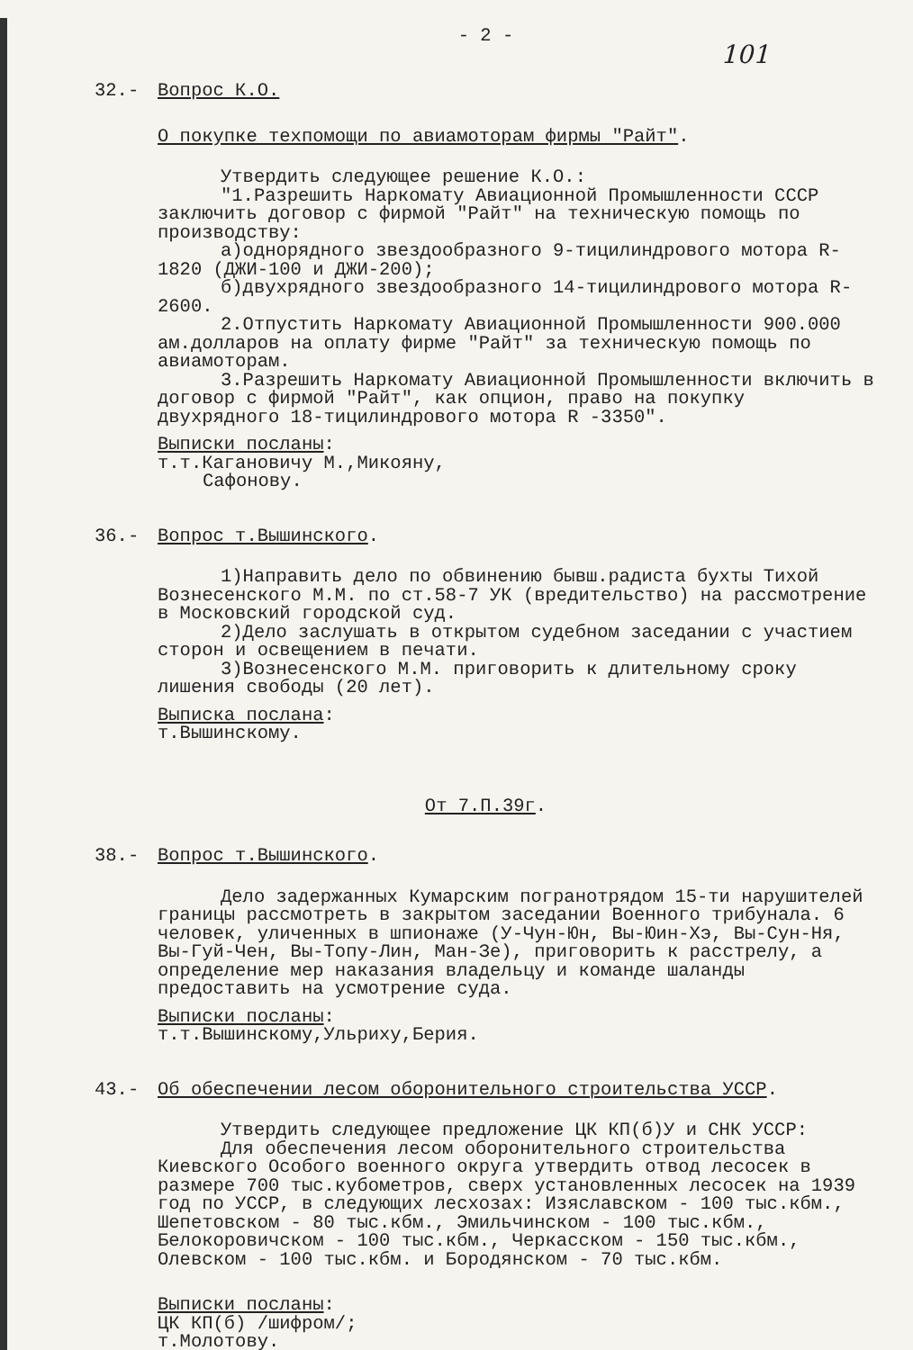- 2 -
101
32.- Вопрос К.О.
О покупке техпомощи по авиамоторам фирмы "Райт".
Утвердить следующее решение К.О.:
"1.Разрешить Наркомату Авиационной Промышленности СССР заключить договор с фирмой "Райт" на техническую помощь по производству:
а)однорядного звездообразного 9-тицилиндрового мотора R- 1820 (ДЖИ-100 и ДЖИ-200);
б)двухрядного звездообразного 14-тицилиндрового мотора R- 2600.
2.Отпустить Наркомату Авиационной Промышленности 900.000 ам.долларов на оплату фирме "Райт" за техническую помощь по авиамоторам.
3.Разрешить Наркомату Авиационной Промышленности включить в договор с фирмой "Райт", как опцион, право на покупку двухрядного 18-тицилиндрового мотора R -3350".
Выписки посланы:
т.т.Кагановичу М.,Микояну,
Сафонову.
36.- Вопрос т.Вышинского.
1)Направить дело по обвинению бывш.радиста бухты Тихой Вознесенского М.М. по ст.58-7 УК (вредительство) на рассмотрение в Московский городской суд.
2)Дело заслушать в открытом судебном заседании с участием сторон и освещением в печати.
3)Вознесенского М.М. приговорить к длительному сроку лишения свободы (20 лет).
Выписка послана:
т.Вышинскому.
От 7.П.39г.
38.- Вопрос т.Вышинского.
Дело задержанных Кумарским погранотрядом 15-ти нарушителей границы рассмотреть в закрытом заседании Военного трибунала. 6 человек, уличенных в шпионаже (У-Чун-Юн, Вы-Юин-Хэ, Вы-Сун-Ня, Вы-Гуй-Чен, Вы-Топу-Лин, Ман-Зе), приговорить к расстрелу, а определение мер наказания владельцу и команде шаланды предоставить на усмотрение суда.
Выписки посланы:
т.т.Вышинскому,Ульриху,Берия.
43.- Об обеспечении лесом оборонительного строительства УССР.
Утвердить следующее предложение ЦК КП(б)У и СНК УССР:
Для обеспечения лесом оборонительного строительства Киевского Особого военного округа утвердить отвод лесосек в размере 700 тыс.кубометров, сверх установленных лесосек на 1939 год по УССР, в следующих лесхозах: Изяславском - 100 тыс.кбм., Шепетовском - 80 тыс.кбм., Эмильчинском - 100 тыс.кбм., Белокоровичском - 100 тыс.кбм., Черкасском - 150 тыс.кбм., Олевском - 100 тыс.кбм. и Бородянском - 70 тыс.кбм.
Выписки посланы:
ЦК КП(б) /шифром/;
т.Молотову.